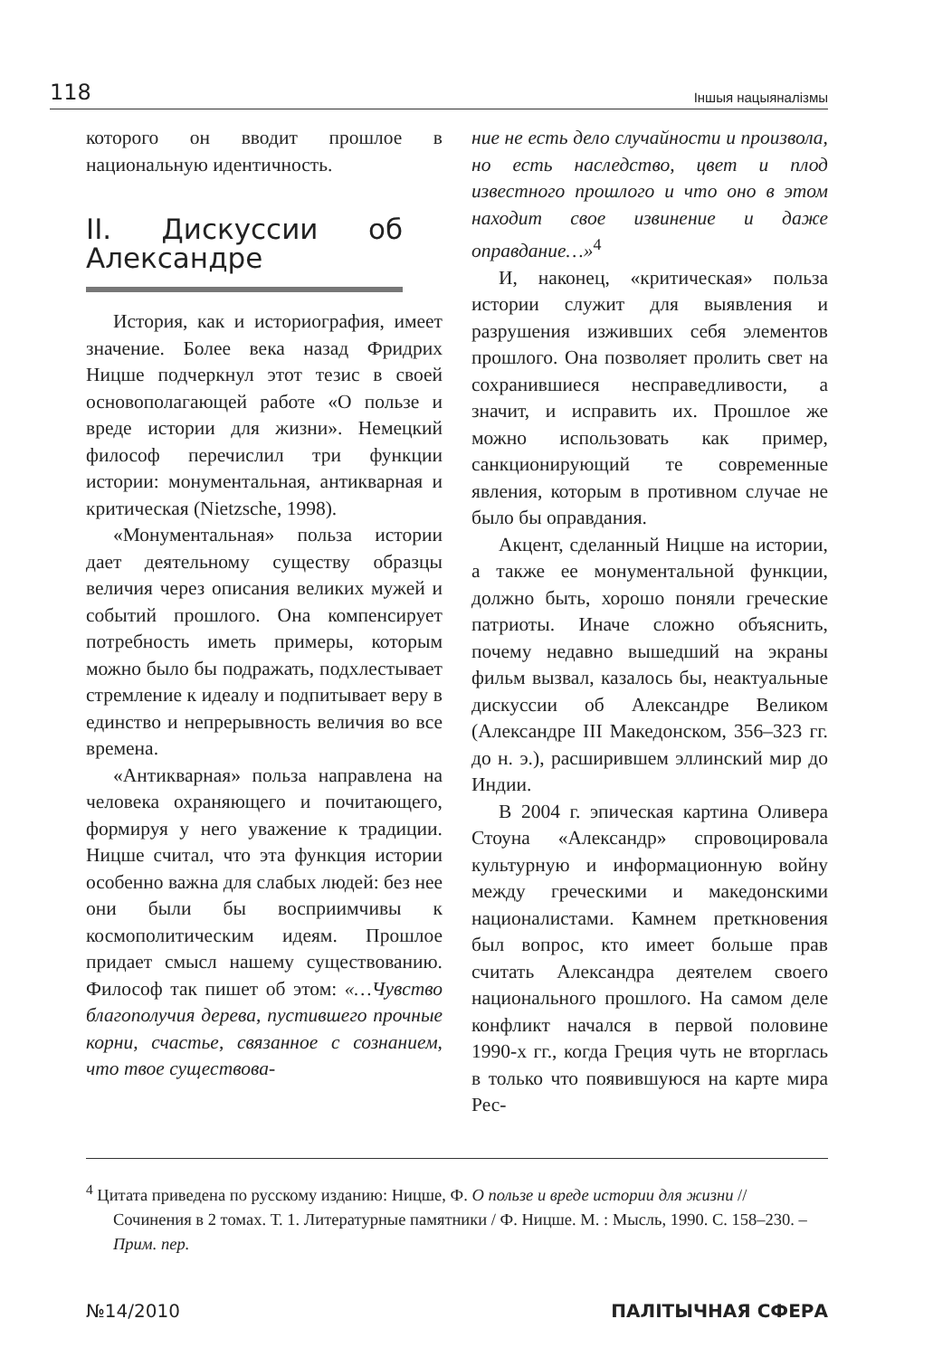118 Іншыя нацыяналізмы
которого он вводит прошлое в национальную идентичность.
II. Дискуссии об Александре
История, как и историография, имеет значение. Более века назад Фридрих Ницше подчеркнул этот тезис в своей основополагающей работе «О пользе и вреде истории для жизни». Немецкий философ перечислил три функции истории: монументальная, антикварная и критическая (Nietzsche, 1998).
«Монументальная» польза истории дает деятельному существу образцы величия через описания великих мужей и событий прошлого. Она компенсирует потребность иметь примеры, которым можно было бы подражать, подхлестывает стремление к идеалу и подпитывает веру в единство и непрерывность величия во все времена.
«Антикварная» польза направлена на человека охраняющего и почитающего, формируя у него уважение к традиции. Ницше считал, что эта функция истории особенно важна для слабых людей: без нее они были бы восприимчивы к космополитическим идеям. Прошлое придает смысл нашему существованию. Философ так пишет об этом: «…Чувство благополучия дерева, пустившего прочные корни, счастье, связанное с сознанием, что твое существова-
ние не есть дело случайности и произвола, но есть наследство, цвет и плод известного прошлого и что оно в этом находит свое извинение и даже оправдание…»<sup>4</sup>
И, наконец, «критическая» польза истории служит для выявления и разрушения изживших себя элементов прошлого. Она позволяет пролить свет на сохранившиеся несправедливости, а значит, и исправить их. Прошлое же можно использовать как пример, санкционирующий те современные явления, которым в противном случае не было бы оправдания.
Акцент, сделанный Ницше на истории, а также ее монументальной функции, должно быть, хорошо поняли греческие патриоты. Иначе сложно объяснить, почему недавно вышедший на экраны фильм вызвал, казалось бы, неактуальные дискуссии об Александре Великом (Александре III Македонском, 356–323 гг. до н. э.), расширившем эллинский мир до Индии.
В 2004 г. эпическая картина Оливера Стоуна «Александр» спровоцировала культурную и информационную войну между греческими и македонскими националистами. Камнем преткновения был вопрос, кто имеет больше прав считать Александра деятелем своего национального прошлого. На самом деле конфликт начался в первой половине 1990-х гг., когда Греция чуть не вторглась в только что появившуюся на карте мира Рес-
<sup>4</sup> Цитата приведена по русскому изданию: Ницше, Ф. О пользе и вреде истории для жизни // Сочинения в 2 томах. Т. 1. Литературные памятники / Ф. Ницше. М. : Мысль, 1990. С. 158–230. – Прим. пер.
№14/2010 ПАЛІТЫЧНАЯ СФЕРА